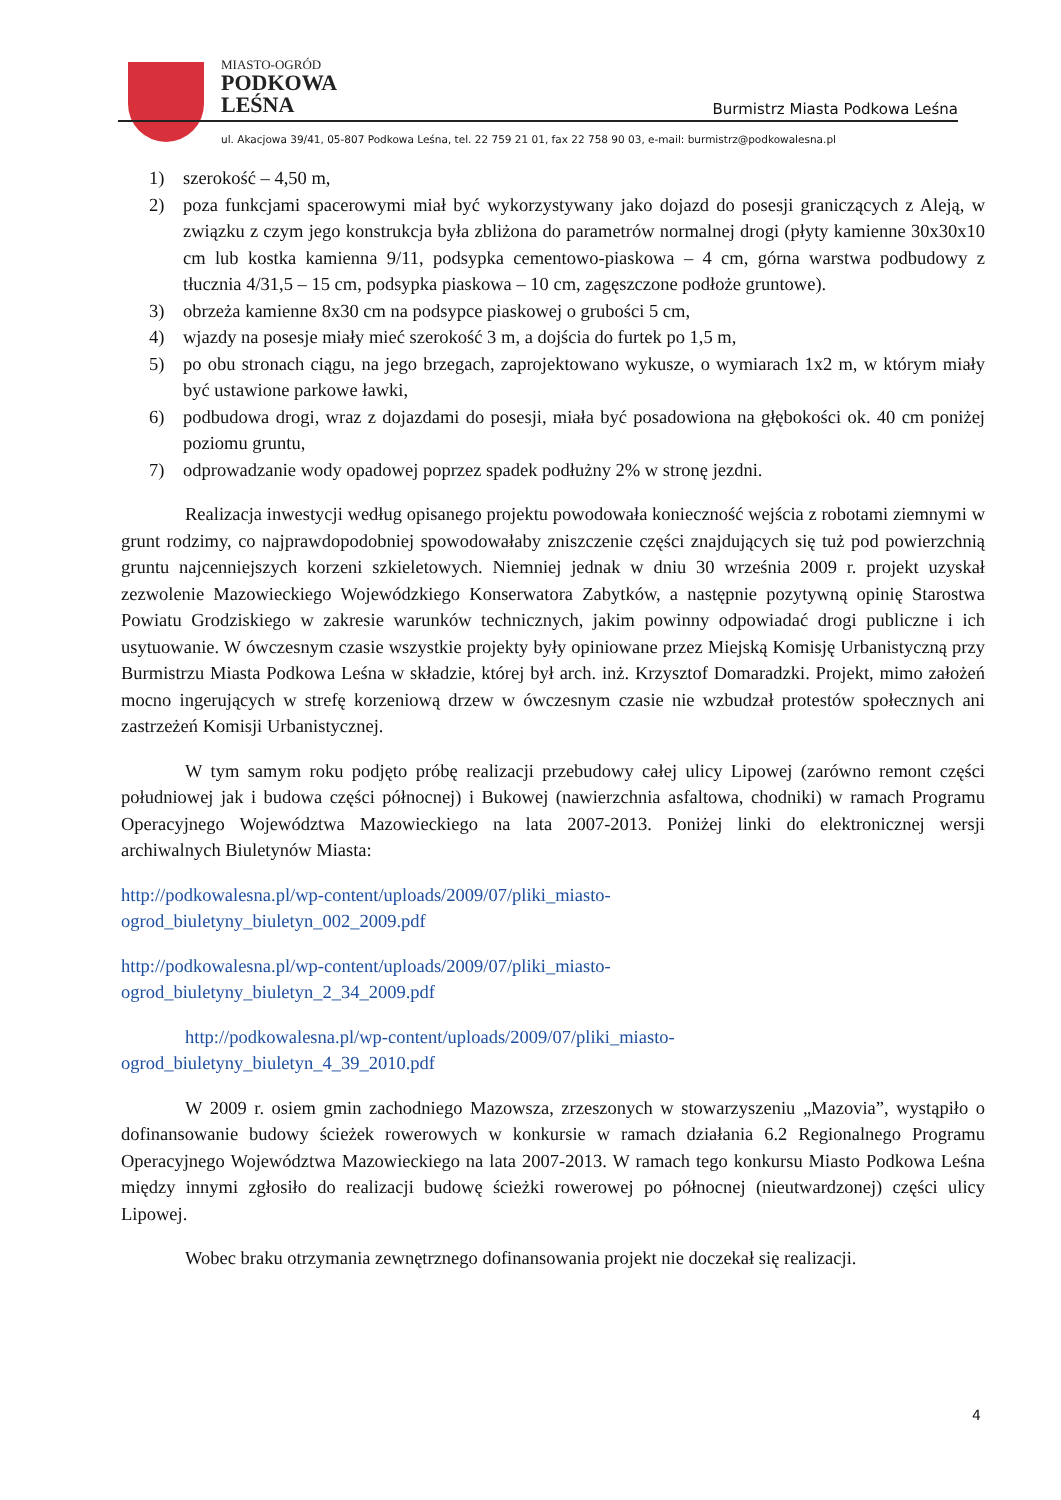MIASTO-OGRÓD
PODKOWA
LEŚNA
Burmistrz Miasta Podkowa Leśna
ul. Akacjowa 39/41, 05-807 Podkowa Leśna, tel. 22 759 21 01, fax 22 758 90 03, e-mail: burmistrz@podkowalesna.pl
1) szerokość – 4,50 m,
2) poza funkcjami spacerowymi miał być wykorzystywany jako dojazd do posesji graniczących z Aleją, w związku z czym jego konstrukcja była zbliżona do parametrów normalnej drogi (płyty kamienne 30x30x10 cm lub kostka kamienna 9/11, podsypka cementowo-piaskowa – 4 cm, górna warstwa podbudowy z tłucznia 4/31,5 – 15 cm, podsypka piaskowa – 10 cm, zagęszczone podłoże gruntowe).
3) obrzeża kamienne 8x30 cm na podsypce piaskowej o grubości 5 cm,
4) wjazdy na posesje miały mieć szerokość 3 m, a dojścia do furtek po 1,5 m,
5) po obu stronach ciągu, na jego brzegach, zaprojektowano wykusze, o wymiarach 1x2 m, w którym miały być ustawione parkowe ławki,
6) podbudowa drogi, wraz z dojazdami do posesji, miała być posadowiona na głębokości ok. 40 cm poniżej poziomu gruntu,
7) odprowadzanie wody opadowej poprzez spadek podłużny 2% w stronę jezdni.
Realizacja inwestycji według opisanego projektu powodowała konieczność wejścia z robotami ziemnymi w grunt rodzimy, co najprawdopodobniej spowodowałaby zniszczenie części znajdujących się tuż pod powierzchnią gruntu najcenniejszych korzeni szkieletowych. Niemniej jednak w dniu 30 września 2009 r. projekt uzyskał zezwolenie Mazowieckiego Wojewódzkiego Konserwatora Zabytków, a następnie pozytywną opinię Starostwa Powiatu Grodziskiego w zakresie warunków technicznych, jakim powinny odpowiadać drogi publiczne i ich usytuowanie. W ówczesnym czasie wszystkie projekty były opiniowane przez Miejską Komisję Urbanistyczną przy Burmistrzu Miasta Podkowa Leśna w składzie, której był arch. inż. Krzysztof Domaradzki. Projekt, mimo założeń mocno ingerujących w strefę korzeniową drzew w ówczesnym czasie nie wzbudzał protestów społecznych ani zastrzeżeń Komisji Urbanistycznej.
W tym samym roku podjęto próbę realizacji przebudowy całej ulicy Lipowej (zarówno remont części południowej jak i budowa części północnej) i Bukowej (nawierzchnia asfaltowa, chodniki) w ramach Programu Operacyjnego Województwa Mazowieckiego na lata 2007-2013. Poniżej linki do elektronicznej wersji archiwalnych Biuletynów Miasta:
http://podkowalesna.pl/wp-content/uploads/2009/07/pliki_miasto-
ogrod_biuletyny_biuletyn_002_2009.pdf
http://podkowalesna.pl/wp-content/uploads/2009/07/pliki_miasto-
ogrod_biuletyny_biuletyn_2_34_2009.pdf
http://podkowalesna.pl/wp-content/uploads/2009/07/pliki_miasto-
ogrod_biuletyny_biuletyn_4_39_2010.pdf
W 2009 r. osiem gmin zachodniego Mazowsza, zrzeszonych w stowarzyszeniu „Mazovia”, wystąpiło o dofinansowanie budowy ścieżek rowerowych w konkursie w ramach działania 6.2 Regionalnego Programu Operacyjnego Województwa Mazowieckiego na lata 2007-2013. W ramach tego konkursu Miasto Podkowa Leśna między innymi zgłosiło do realizacji budowę ścieżki rowerowej po północnej (nieutwardzonej) części ulicy Lipowej.
Wobec braku otrzymania zewnętrznego dofinansowania projekt nie doczekał się realizacji.
4